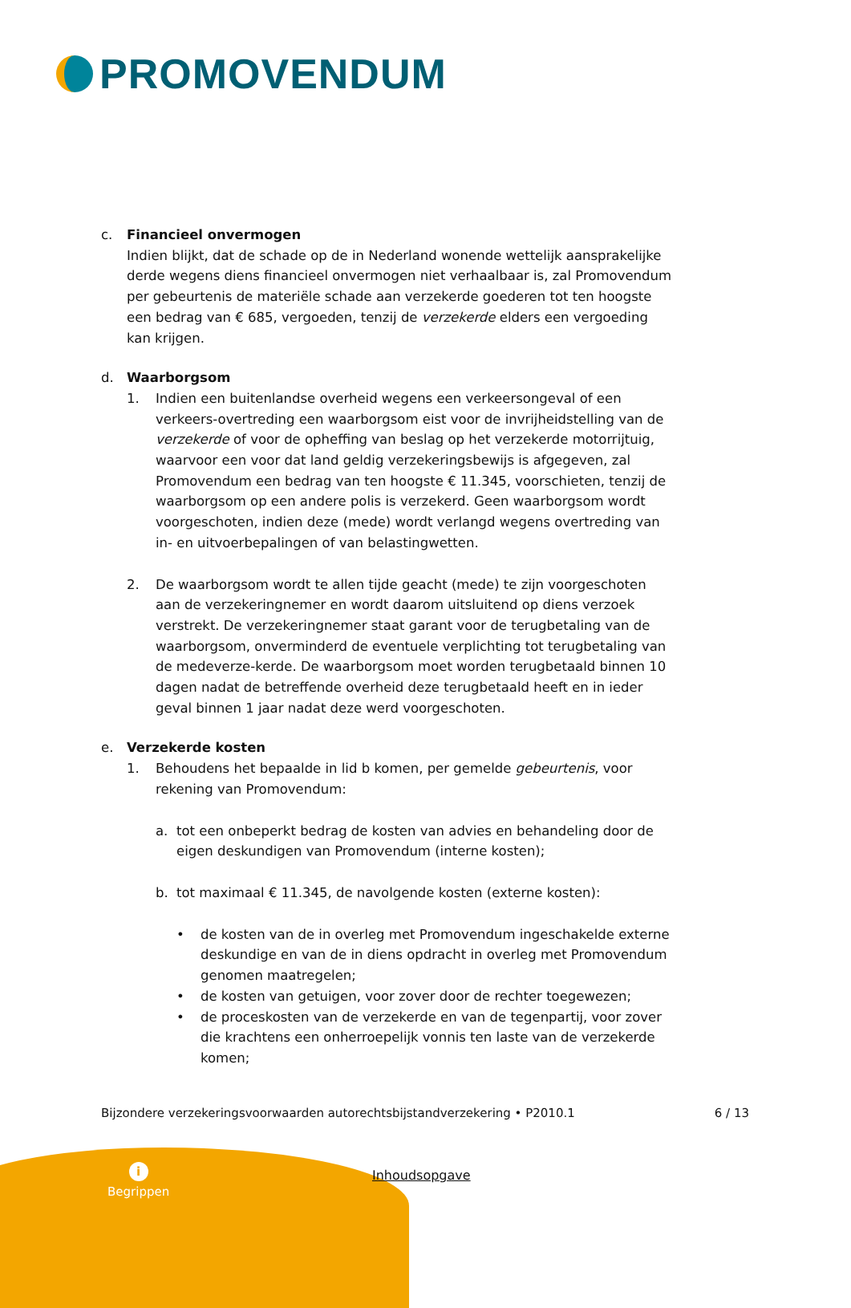PROMOVENDUM
c. Financieel onvermogen
Indien blijkt, dat de schade op de in Nederland wonende wettelijk aansprakelijke derde wegens diens financieel onvermogen niet verhaalbaar is, zal Promovendum per gebeurtenis de materiële schade aan verzekerde goederen tot ten hoogste een bedrag van € 685, vergoeden, tenzij de verzekerde elders een vergoeding kan krijgen.
d. Waarborgsom
1. Indien een buitenlandse overheid wegens een verkeersongeval of een verkeers-overtreding een waarborgsom eist voor de invrijheidstelling van de verzekerde of voor de opheffing van beslag op het verzekerde motorrijtuig, waarvoor een voor dat land geldig verzekeringsbewijs is afgegeven, zal Promovendum een bedrag van ten hoogste € 11.345, voorschieten, tenzij de waarborgsom op een andere polis is verzekerd. Geen waarborgsom wordt voorgeschoten, indien deze (mede) wordt verlangd wegens overtreding van in- en uitvoerbepalingen of van belastingwetten.
2. De waarborgsom wordt te allen tijde geacht (mede) te zijn voorgeschoten aan de verzekeringnemer en wordt daarom uitsluitend op diens verzoek verstrekt. De verzekeringnemer staat garant voor de terugbetaling van de waarborgsom, onverminderd de eventuele verplichting tot terugbetaling van de medeverze-kerde. De waarborgsom moet worden terugbetaald binnen 10 dagen nadat de betreffende overheid deze terugbetaald heeft en in ieder geval binnen 1 jaar nadat deze werd voorgeschoten.
e. Verzekerde kosten
1. Behoudens het bepaalde in lid b komen, per gemelde gebeurtenis, voor rekening van Promovendum:
a. tot een onbeperkt bedrag de kosten van advies en behandeling door de eigen deskundigen van Promovendum (interne kosten);
b. tot maximaal € 11.345, de navolgende kosten (externe kosten):
• de kosten van de in overleg met Promovendum ingeschakelde externe deskundige en van de in diens opdracht in overleg met Promovendum genomen maatregelen;
• de kosten van getuigen, voor zover door de rechter toegewezen;
• de proceskosten van de verzekerde en van de tegenpartij, voor zover die krachtens een onherroepelijk vonnis ten laste van de verzekerde komen;
Bijzondere verzekeringsvoorwaarden autorechtsbijstandverzekering • P2010.1 6 / 13
i
Begrippen
Inhoudsopgave